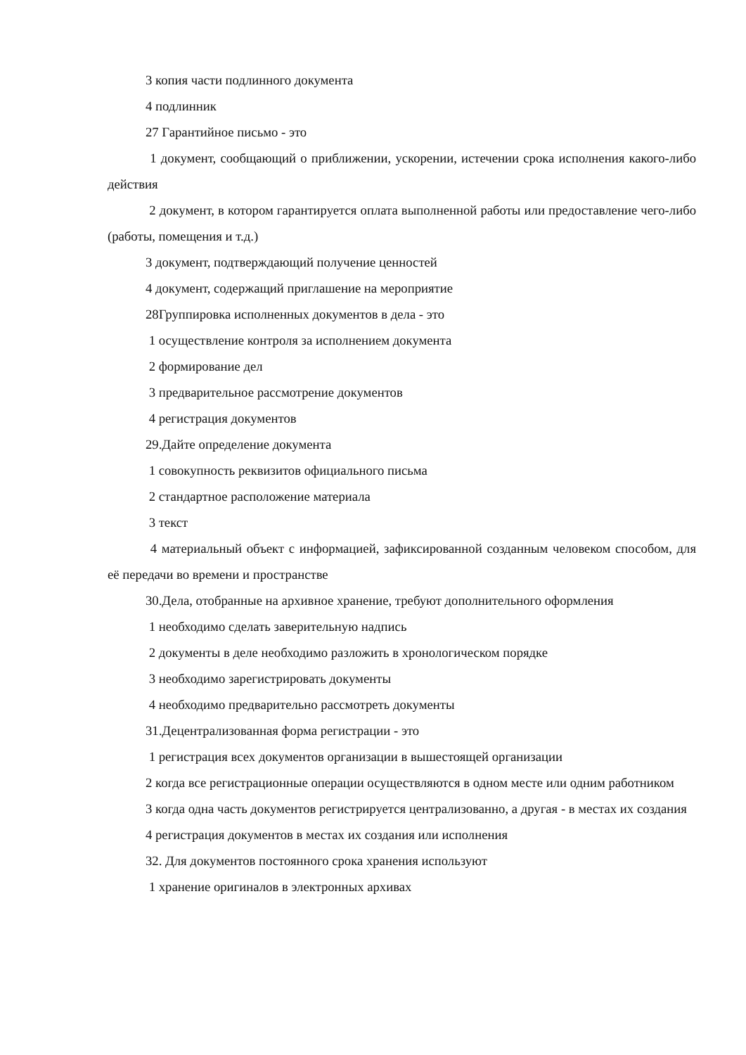3 копия части подлинного документа
4 подлинник
27 Гарантийное письмо - это
1 документ, сообщающий о приближении, ускорении, истечении срока исполнения какого-либо действия
2 документ, в котором гарантируется оплата выполненной работы или предоставление чего-либо (работы, помещения и т.д.)
3 документ, подтверждающий получение ценностей
4 документ, содержащий приглашение на мероприятие
28Группировка исполненных документов в дела - это
1 осуществление контроля за исполнением документа
2 формирование дел
3 предварительное рассмотрение документов
4 регистрация документов
29.Дайте определение документа
1 совокупность реквизитов официального письма
2 стандартное расположение материала
3 текст
4 материальный объект с информацией, зафиксированной созданным человеком способом, для её передачи во времени и пространстве
30.Дела, отобранные на архивное хранение, требуют дополнительного оформления
1 необходимо сделать заверительную надпись
2 документы в деле необходимо разложить в хронологическом порядке
3 необходимо зарегистрировать документы
4 необходимо предварительно рассмотреть документы
31.Децентрализованная форма регистрации - это
1 регистрация всех документов организации в вышестоящей организации
2 когда все регистрационные операции осуществляются в одном месте или одним работником
3 когда одна часть документов регистрируется централизованно, а другая - в местах их создания
4 регистрация документов в местах их создания или исполнения
32. Для документов постоянного срока хранения используют
1 хранение оригиналов в электронных архивах